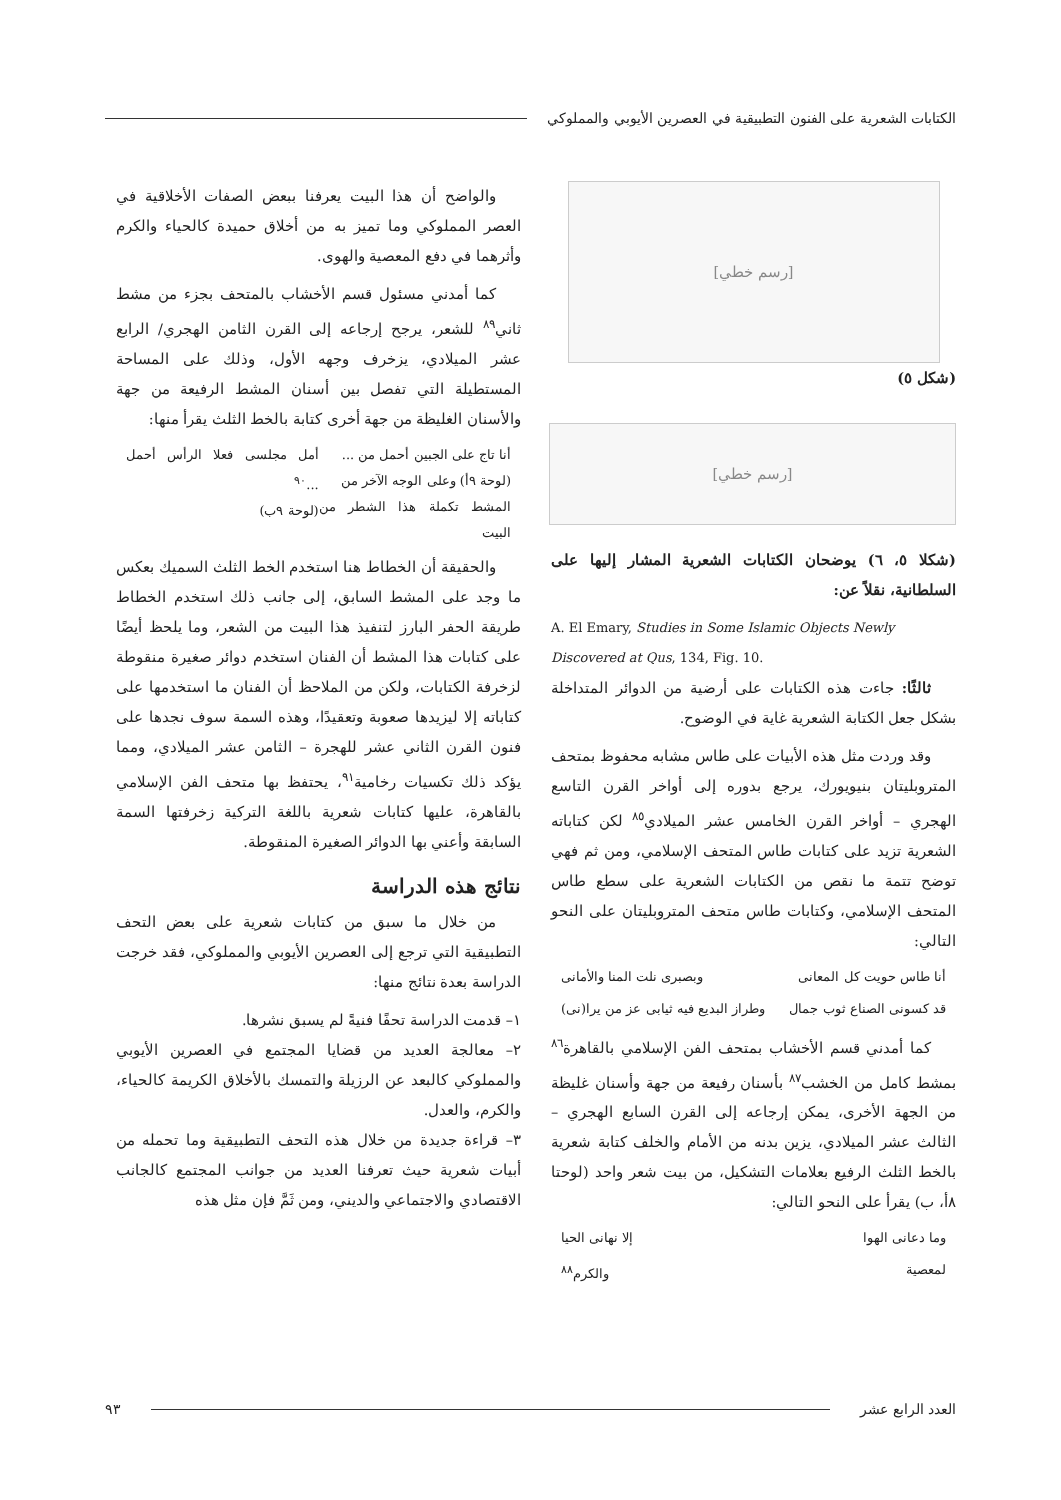الكتابات الشعرية على الفنون التطبيقية في العصرين الأيوبي والمملوكي
[رسم خطي]
(شكل ٥)
[رسم خطي]
(شكلا ٥، ٦) يوضحان الكتابات الشعرية المشار إليها على السلطانية، نقلاً عن:
A. El Emary, Studies in Some Islamic Objects Newly Discovered at Qus, 134, Fig. 10.
ثالثًا: جاءت هذه الكتابات على أرضية من الدوائر المتداخلة بشكل جعل الكتابة الشعرية غاية في الوضوح.
وقد وردت مثل هذه الأبيات على طاس مشابه محفوظ بمتحف المتروبليتان بنيويورك، يرجع بدوره إلى أواخر القرن التاسع الهجري – أواخر القرن الخامس عشر الميلادي<sup>٨٥</sup> لكن كتاباته الشعرية تزيد على كتابات طاس المتحف الإسلامي، ومن ثم فهي توضح تتمة ما نقص من الكتابات الشعرية على سطع طاس المتحف الإسلامي، وكتابات طاس متحف المتروبليتان على النحو التالي:
أنا طاس حويت كل المعانى وبصبرى نلت المنا والأمانى
قد كسونى الصناع ثوب جمال وطراز البديع فيه ثيابى عز من يرا(نى)
كما أمدني قسم الأخشاب بمتحف الفن الإسلامي بالقاهرة<sup>٨٦</sup> بمشط كامل من الخشب<sup>٨٧</sup> بأسنان رفيعة من جهة وأسنان غليظة من الجهة الأخرى، يمكن إرجاعه إلى القرن السابع الهجري – الثالث عشر الميلادي، يزين بدنه من الأمام والخلف كتابة شعرية بالخط الثلث الرفيع بعلامات التشكيل، من بيت شعر واحد (لوحتا ٨أ، ب) يقرأ على النحو التالي:
وما دعانى الهوا إلا نهانى الحيا
لمعصية والكرم<sup>٨٨</sup>
والواضح أن هذا البيت يعرفنا ببعض الصفات الأخلاقية في العصر المملوكي وما تميز به من أخلاق حميدة كالحياء والكرم وأثرهما في دفع المعصية والهوى.
كما أمدني مسئول قسم الأخشاب بالمتحف بجزء من مشط ثاني<sup>٨٩</sup> للشعر، يرجح إرجاعه إلى القرن الثامن الهجري/ الرابع عشر الميلادي، يزخرف وجهه الأول، وذلك على المساحة المستطيلة التي تفصل بين أسنان المشط الرفيعة من جهة والأسنان الغليظة من جهة أخرى كتابة بالخط الثلث يقرأ منها:
أنا تاج على الجبين أحمل من ...
(لوحة ٩أ) وعلى الوجه الآخر من
المشط تكملة هذا الشطر من البيت أمل مجلسى فعلا الرأس أحمل ...<sup>٩٠</sup>
(لوحة ٩ب)
والحقيقة أن الخطاط هنا استخدم الخط الثلث السميك بعكس ما وجد على المشط السابق، إلى جانب ذلك استخدم الخطاط طريقة الحفر البارز لتنفيذ هذا البيت من الشعر، وما يلحظ أيضًا على كتابات هذا المشط أن الفنان استخدم دوائر صغيرة منقوطة لزخرفة الكتابات، ولكن من الملاحظ أن الفنان ما استخدمها على كتاباته إلا ليزيدها صعوبة وتعقيدًا، وهذه السمة سوف نجدها على فنون القرن الثاني عشر للهجرة – الثامن عشر الميلادي، ومما يؤكد ذلك تكسيات رخامية<sup>٩١</sup>، يحتفظ بها متحف الفن الإسلامي بالقاهرة، عليها كتابات شعرية باللغة التركية زخرفتها السمة السابقة وأعني بها الدوائر الصغيرة المنقوطة.
نتائج هذه الدراسة
من خلال ما سبق من كتابات شعرية على بعض التحف التطبيقية التي ترجع إلى العصرين الأيوبي والمملوكي، فقد خرجت الدراسة بعدة نتائج منها:
١– قدمت الدراسة تحفًا فنيةً لم يسبق نشرها.
٢– معالجة العديد من قضايا المجتمع في العصرين الأيوبي والمملوكي كالبعد عن الرزيلة والتمسك بالأخلاق الكريمة كالحياء، والكرم، والعدل.
٣– قراءة جديدة من خلال هذه التحف التطبيقية وما تحمله من أبيات شعرية حيث تعرفنا العديد من جوانب المجتمع كالجانب الاقتصادي والاجتماعي والديني، ومن ثَمَّ فإن مثل هذه
العدد الرابع عشر ٩٣